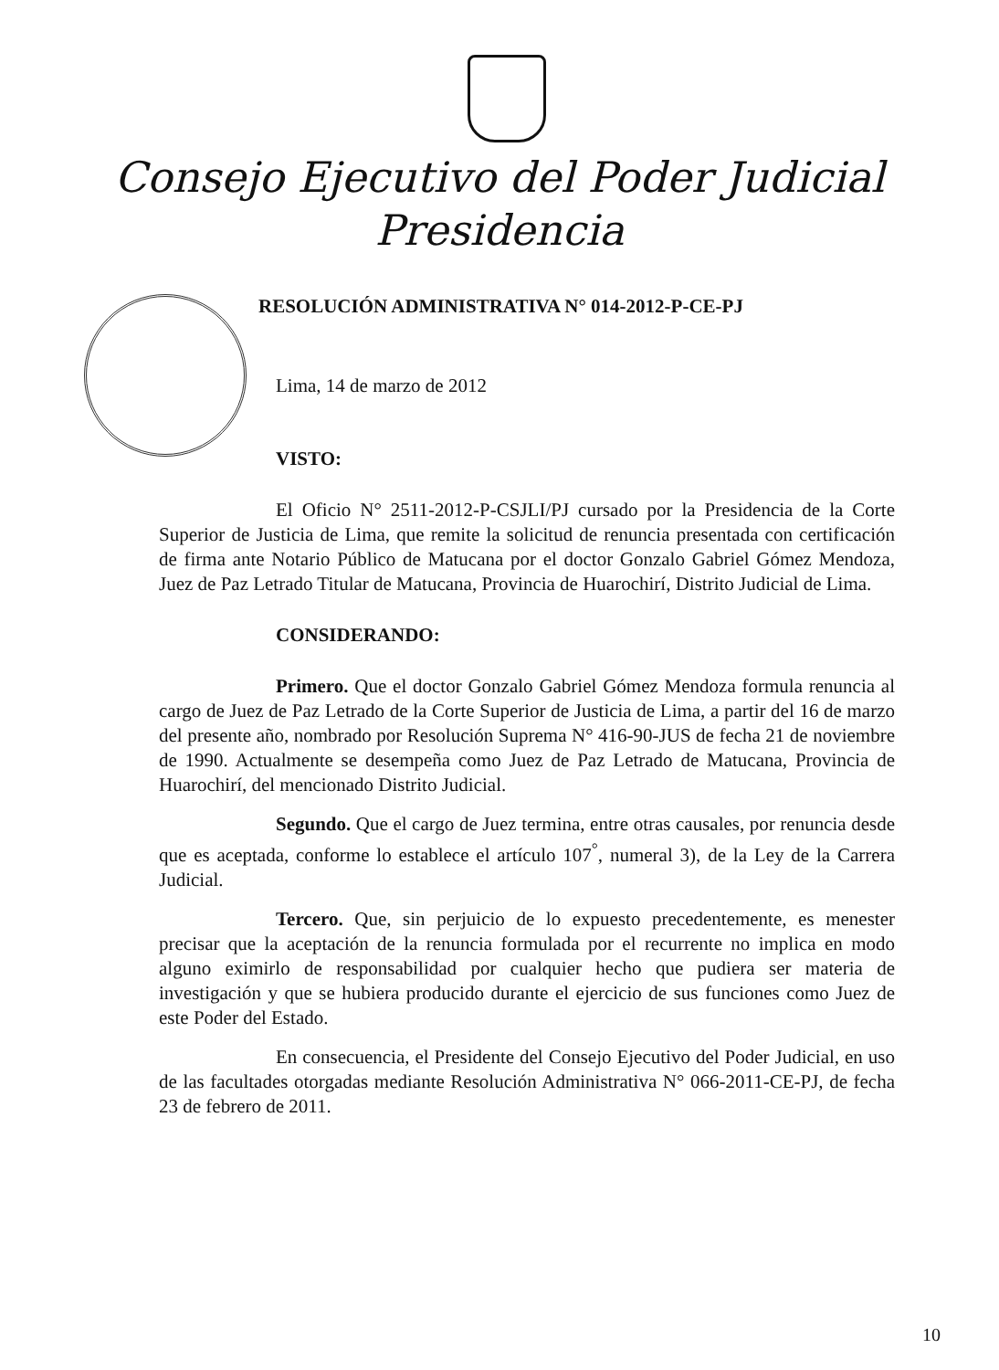Consejo Ejecutivo del Poder Judicial
Presidencia
RESOLUCIÓN ADMINISTRATIVA N° 014-2012-P-CE-PJ
Lima, 14 de marzo de 2012
VISTO:
El Oficio N° 2511-2012-P-CSJLI/PJ cursado por la Presidencia de la Corte Superior de Justicia de Lima, que remite la solicitud de renuncia presentada con certificación de firma ante Notario Público de Matucana por el doctor Gonzalo Gabriel Gómez Mendoza, Juez de Paz Letrado Titular de Matucana, Provincia de Huarochirí, Distrito Judicial de Lima.
CONSIDERANDO:
Primero. Que el doctor Gonzalo Gabriel Gómez Mendoza formula renuncia al cargo de Juez de Paz Letrado de la Corte Superior de Justicia de Lima, a partir del 16 de marzo del presente año, nombrado por Resolución Suprema N° 416-90-JUS de fecha 21 de noviembre de 1990. Actualmente se desempeña como Juez de Paz Letrado de Matucana, Provincia de Huarochirí, del mencionado Distrito Judicial.
Segundo. Que el cargo de Juez termina, entre otras causales, por renuncia desde que es aceptada, conforme lo establece el artículo 107<sup>°</sup>, numeral 3), de la Ley de la Carrera Judicial.
Tercero. Que, sin perjuicio de lo expuesto precedentemente, es menester precisar que la aceptación de la renuncia formulada por el recurrente no implica en modo alguno eximirlo de responsabilidad por cualquier hecho que pudiera ser materia de investigación y que se hubiera producido durante el ejercicio de sus funciones como Juez de este Poder del Estado.
En consecuencia, el Presidente del Consejo Ejecutivo del Poder Judicial, en uso de las facultades otorgadas mediante Resolución Administrativa N° 066-2011-CE-PJ, de fecha 23 de febrero de 2011.
10